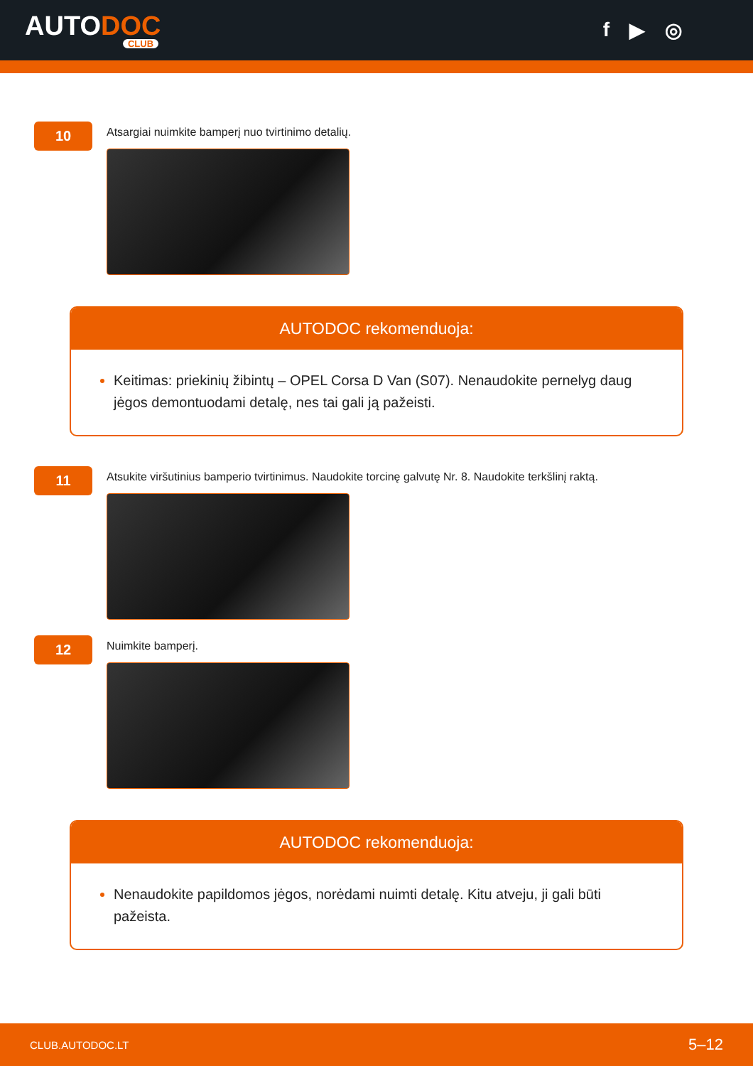AUTODOC
CLUB
f ▶ ◎
10
Atsargiai nuimkite bamperį nuo tvirtinimo detalių.
AUTODOC rekomenduoja:
Keitimas: priekinių žibintų – OPEL Corsa D Van (S07). Nenaudokite pernelyg daug jėgos demontuodami detalę, nes tai gali ją pažeisti.
11
Atsukite viršutinius bamperio tvirtinimus. Naudokite torcinę galvutę Nr. 8. Naudokite terkšlinį raktą.
12
Nuimkite bamperį.
AUTODOC rekomenduoja:
Nenaudokite papildomos jėgos, norėdami nuimti detalę. Kitu atveju, ji gali būti pažeista.
CLUB.AUTODOC.LT 5–12